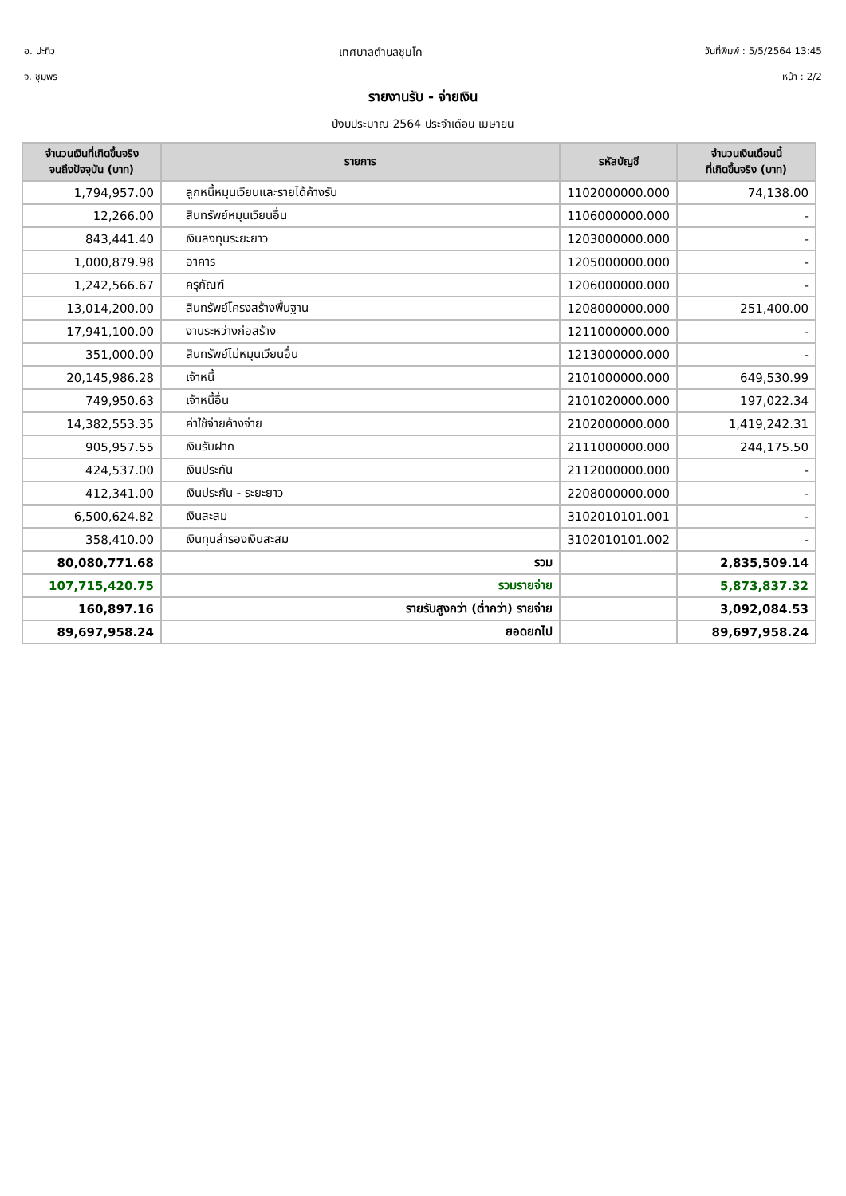อ. ปะทิว
จ. ชุมพร
เทศบาลตำบลชุมโค
วันที่พิมพ์ : 5/5/2564 13:45
หน้า : 2/2
รายงานรับ - จ่ายเงิน
ปีงบประมาณ 2564 ประจำเดือน เมษายน
| จำนวนเงินที่เกิดขึ้นจริง จนถึงปัจจุบัน (บาท) | รายการ | รหัสบัญชี | จำนวนเงินเดือนนี้ ที่เกิดขึ้นจริง (บาท) |
| --- | --- | --- | --- |
| 1,794,957.00 | ลูกหนี้หมุนเวียนและรายได้ค้างรับ | 1102000000.000 | 74,138.00 |
| 12,266.00 | สินทรัพย์หมุนเวียนอื่น | 1106000000.000 | - |
| 843,441.40 | เงินลงทุนระยะยาว | 1203000000.000 | - |
| 1,000,879.98 | อาคาร | 1205000000.000 | - |
| 1,242,566.67 | ครุภัณฑ์ | 1206000000.000 | - |
| 13,014,200.00 | สินทรัพย์โครงสร้างพื้นฐาน | 1208000000.000 | 251,400.00 |
| 17,941,100.00 | งานระหว่างก่อสร้าง | 1211000000.000 | - |
| 351,000.00 | สินทรัพย์ไม่หมุนเวียนอื่น | 1213000000.000 | - |
| 20,145,986.28 | เจ้าหนี้ | 2101000000.000 | 649,530.99 |
| 749,950.63 | เจ้าหนี้อื่น | 2101020000.000 | 197,022.34 |
| 14,382,553.35 | ค่าใช้จ่ายค้างจ่าย | 2102000000.000 | 1,419,242.31 |
| 905,957.55 | เงินรับฝาก | 2111000000.000 | 244,175.50 |
| 424,537.00 | เงินประกัน | 2112000000.000 | - |
| 412,341.00 | เงินประกัน - ระยะยาว | 2208000000.000 | - |
| 6,500,624.82 | เงินสะสม | 3102010101.001 | - |
| 358,410.00 | เงินทุนสำรองเงินสะสม | 3102010101.002 | - |
| 80,080,771.68 | รวม | | 2,835,509.14 |
| 107,715,420.75 | รวมรายจ่าย | | 5,873,837.32 |
| 160,897.16 | รายรับสูงกว่า (ต่ำกว่า) รายจ่าย | | 3,092,084.53 |
| 89,697,958.24 | ยอดยกไป | | 89,697,958.24 |